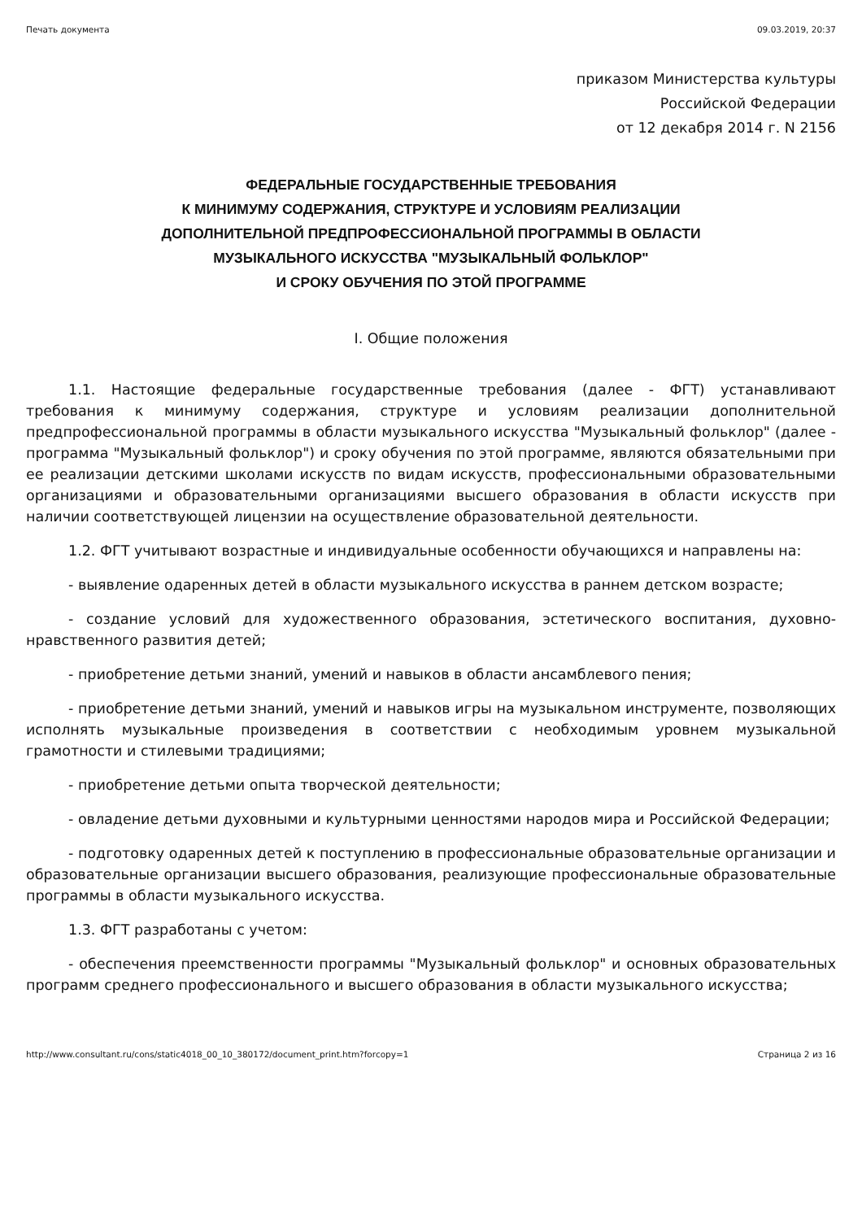Печать документа 09.03.2019, 20:37
приказом Министерства культуры
Российской Федерации
от 12 декабря 2014 г. N 2156
ФЕДЕРАЛЬНЫЕ ГОСУДАРСТВЕННЫЕ ТРЕБОВАНИЯ
К МИНИМУМУ СОДЕРЖАНИЯ, СТРУКТУРЕ И УСЛОВИЯМ РЕАЛИЗАЦИИ
ДОПОЛНИТЕЛЬНОЙ ПРЕДПРОФЕССИОНАЛЬНОЙ ПРОГРАММЫ В ОБЛАСТИ
МУЗЫКАЛЬНОГО ИСКУССТВА "МУЗЫКАЛЬНЫЙ ФОЛЬКЛОР"
И СРОКУ ОБУЧЕНИЯ ПО ЭТОЙ ПРОГРАММЕ
I. Общие положения
1.1. Настоящие федеральные государственные требования (далее - ФГТ) устанавливают требования к минимуму содержания, структуре и условиям реализации дополнительной предпрофессиональной программы в области музыкального искусства "Музыкальный фольклор" (далее - программа "Музыкальный фольклор") и сроку обучения по этой программе, являются обязательными при ее реализации детскими школами искусств по видам искусств, профессиональными образовательными организациями и образовательными организациями высшего образования в области искусств при наличии соответствующей лицензии на осуществление образовательной деятельности.
1.2. ФГТ учитывают возрастные и индивидуальные особенности обучающихся и направлены на:
- выявление одаренных детей в области музыкального искусства в раннем детском возрасте;
- создание условий для художественного образования, эстетического воспитания, духовно-нравственного развития детей;
- приобретение детьми знаний, умений и навыков в области ансамблевого пения;
- приобретение детьми знаний, умений и навыков игры на музыкальном инструменте, позволяющих исполнять музыкальные произведения в соответствии с необходимым уровнем музыкальной грамотности и стилевыми традициями;
- приобретение детьми опыта творческой деятельности;
- овладение детьми духовными и культурными ценностями народов мира и Российской Федерации;
- подготовку одаренных детей к поступлению в профессиональные образовательные организации и образовательные организации высшего образования, реализующие профессиональные образовательные программы в области музыкального искусства.
1.3. ФГТ разработаны с учетом:
- обеспечения преемственности программы "Музыкальный фольклор" и основных образовательных программ среднего профессионального и высшего образования в области музыкального искусства;
http://www.consultant.ru/cons/static4018_00_10_380172/document_print.htm?forcopy=1 Страница 2 из 16